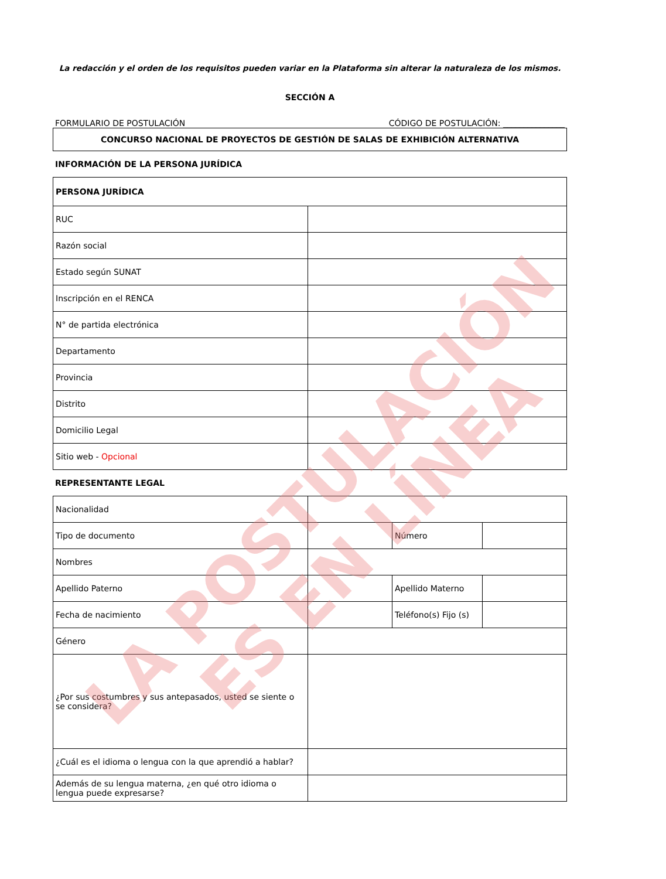La redacción y el orden de los requisitos pueden variar en la Plataforma sin alterar la naturaleza de los mismos.
SECCIÓN A
FORMULARIO DE POSTULACIÓN CÓDIGO DE POSTULACIÓN: _______________
| CONCURSO NACIONAL DE PROYECTOS DE GESTIÓN DE SALAS DE EXHIBICIÓN ALTERNATIVA |
INFORMACIÓN DE LA PERSONA JURÍDICA
| PERSONA JURÍDICA | |
| RUC | |
| Razón social | |
| Estado según SUNAT | |
| Inscripción en el RENCA | |
| N° de partida electrónica | |
| Departamento | |
| Provincia | |
| Distrito | |
| Domicilio Legal | |
| Sitio web - Opcional | |
REPRESENTANTE LEGAL
| Nacionalidad | | | |
| Tipo de documento | | Número | |
| Nombres | | | |
| Apellido Paterno | | Apellido Materno | |
| Fecha de nacimiento | | Teléfono(s) Fijo (s) | |
| Género | | | |
| ¿Por sus costumbres y sus antepasados, usted se siente o se considera? | | | |
| ¿Cuál es el idioma o lengua con la que aprendió a hablar? | | | |
| Además de su lengua materna, ¿en qué otro idioma o lengua puede expresarse? | | | |
LA POSTULACIÓN
ES EN LÍNEA